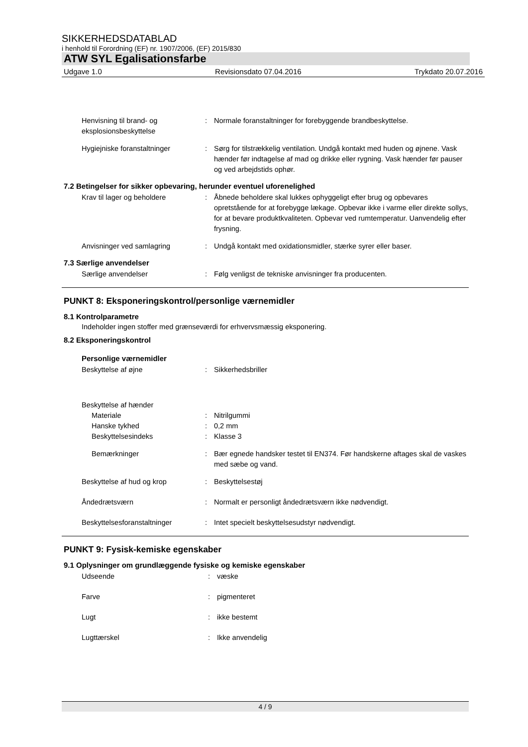SIKKERHEDSDATABLAD
i henhold til Forordning (EF) nr. 1907/2006, (EF) 2015/830
ATW SYL Egalisationsfarbe
Udgave 1.0 Revisionsdato 07.04.2016 Trykdato 20.07.2016
Henvisning til brand- og eksplosionsbeskyttelse
: Normale foranstaltninger for forebyggende brandbeskyttelse.
Hygiejniske foranstaltninger : Sørg for tilstrækkelig ventilation. Undgå kontakt med huden og øjnene. Vask hænder før indtagelse af mad og drikke eller rygning. Vask hænder før pauser og ved arbejdstids ophør.
7.2 Betingelser for sikker opbevaring, herunder eventuel uforenelighed
Krav til lager og beholdere : Åbnede beholdere skal lukkes ophyggeligt efter brug og opbevares opretstående for at forebygge lækage. Opbevar ikke i varme eller direkte sollys, for at bevare produktkvaliteten. Opbevar ved rumtemperatur. Uanvendelig efter frysning.
Anvisninger ved samlagring : Undgå kontakt med oxidationsmidler, stærke syrer eller baser.
7.3 Særlige anvendelser
Særlige anvendelser : Følg venligst de tekniske anvisninger fra producenten.
PUNKT 8: Eksponeringskontrol/personlige værnemidler
8.1 Kontrolparametre
Indeholder ingen stoffer med grænseværdi for erhvervsmæssig eksponering.
8.2 Eksponeringskontrol
Personlige værnemidler
Beskyttelse af øjne : Sikkerhedsbriller
Beskyttelse af hænder
Materiale : Nitrilgummi
Hanske tykhed : 0,2 mm
Beskyttelsesindeks : Klasse 3
Bemærkninger : Bær egnede handsker testet til EN374. Før handskerne aftages skal de vaskes med sæbe og vand.
Beskyttelse af hud og krop : Beskyttelsestøj
Åndedrætsværn : Normalt er personligt åndedrætsværn ikke nødvendigt.
Beskyttelsesforanstaltninger : Intet specielt beskyttelsesudstyr nødvendigt.
PUNKT 9: Fysisk-kemiske egenskaber
9.1 Oplysninger om grundlæggende fysiske og kemiske egenskaber
Udseende : væske
Farve : pigmenteret
Lugt : ikke bestemt
Lugttærskel : Ikke anvendelig
4 / 9